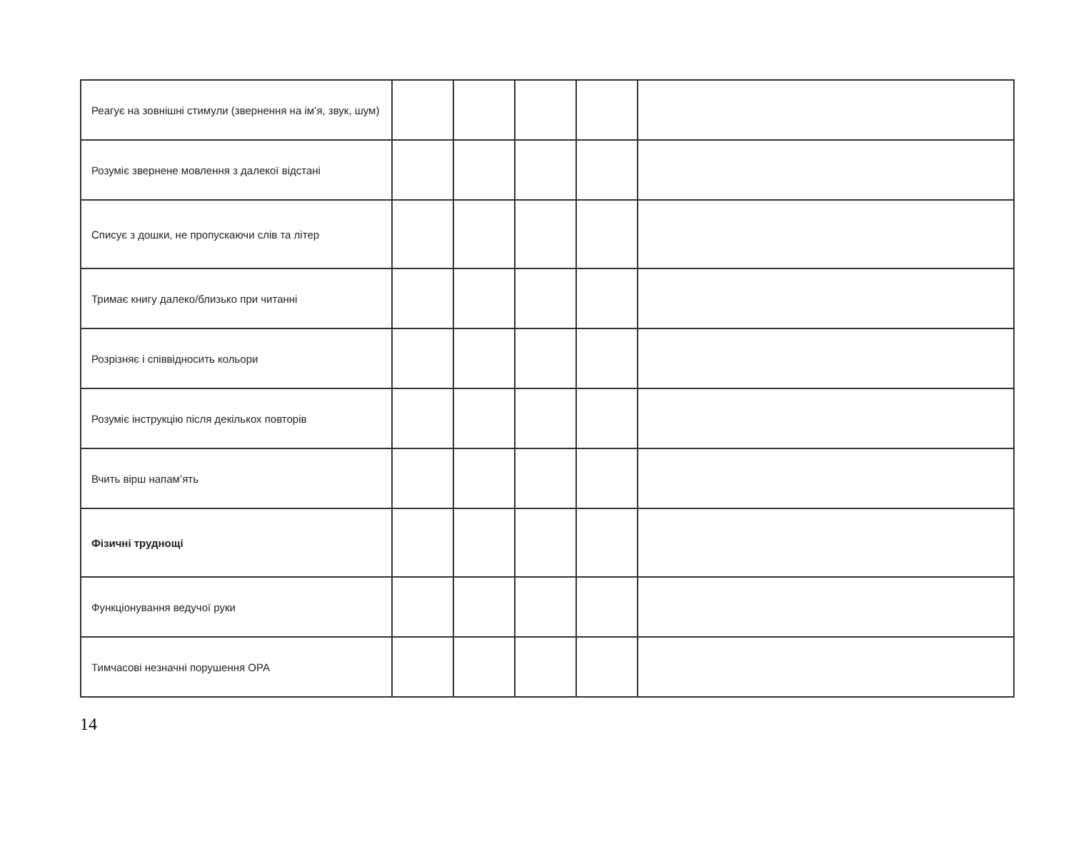| Реагує на зовнішні стимули (звернення на ім’я, звук, шум) | | | | | |
| Розуміє звернене мовлення з далекої відстані | | | | | |
| Списує з дошки, не пропускаючи слів та літер | | | | | |
| Тримає книгу далеко/близько при читанні | | | | | |
| Розрізняє і співвідносить кольори | | | | | |
| Розуміє інструкцію після декількох повторів | | | | | |
| Вчить вірш напам’ять | | | | | |
| Фізичні труднощі | | | | | |
| Функціонування ведучої руки | | | | | |
| Тимчасові незначні порушення ОРА | | | | | |
14